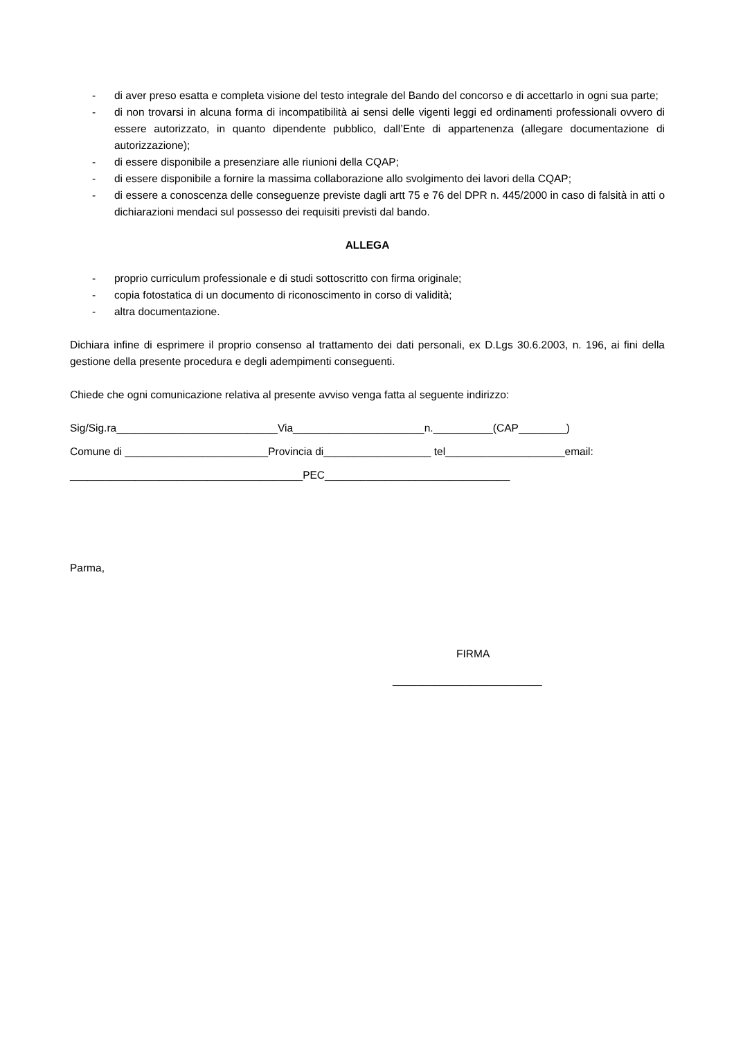- di aver preso esatta e completa visione del testo integrale del Bando del concorso e di accettarlo in ogni sua parte;
- di non trovarsi in alcuna forma di incompatibilità ai sensi delle vigenti leggi ed ordinamenti professionali ovvero di essere autorizzato, in quanto dipendente pubblico, dall’Ente di appartenenza (allegare documentazione di autorizzazione);
- di essere disponibile a presenziare alle riunioni della CQAP;
- di essere disponibile a fornire la massima collaborazione allo svolgimento dei lavori della CQAP;
- di essere a conoscenza delle conseguenze previste dagli artt 75 e 76 del DPR n. 445/2000 in caso di falsità in atti o dichiarazioni mendaci sul possesso dei requisiti previsti dal bando.
ALLEGA
- proprio curriculum professionale e di studi sottoscritto con firma originale;
- copia fotostatica di un documento di riconoscimento in corso di validità;
- altra documentazione.
Dichiara infine di esprimere il proprio consenso al trattamento dei dati personali, ex D.Lgs 30.6.2003, n. 196, ai fini della gestione della presente procedura e degli adempimenti conseguenti.
Chiede che ogni comunicazione relativa al presente avviso venga fatta al seguente indirizzo:
Sig/Sig.ra___________________________Via______________________n.__________(CAP________)
Comune di ________________________Provincia di__________________ tel____________________email:
_______________________________________PEC_______________________________
Parma,
FIRMA
_________________________